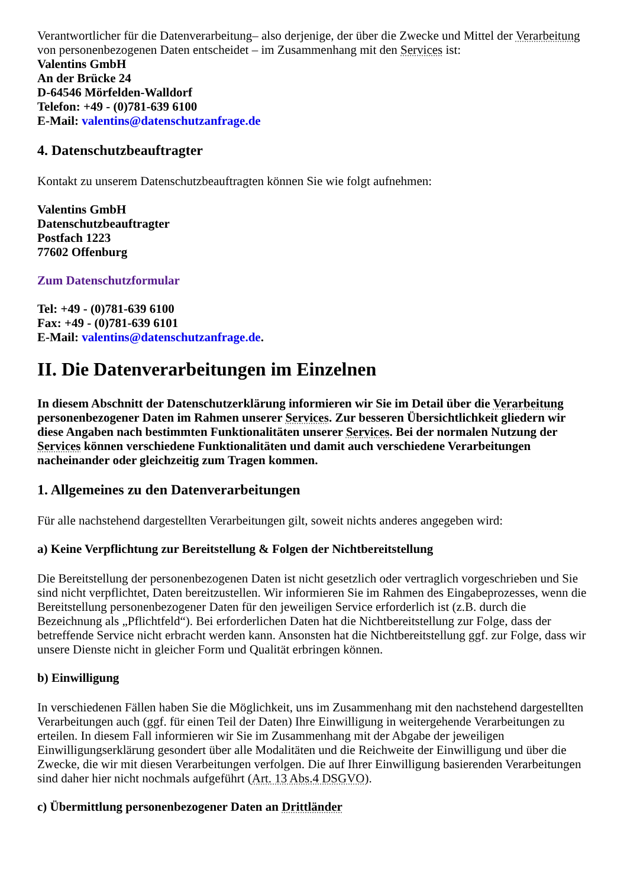Verantwortlicher für die Datenverarbeitung– also derjenige, der über die Zwecke und Mittel der Verarbeitung von personenbezogenen Daten entscheidet – im Zusammenhang mit den Services ist:
Valentins GmbH
An der Brücke 24
D-64546 Mörfelden-Walldorf
Telefon: +49 - (0)781-639 6100
E-Mail: valentins@datenschutzanfrage.de
4. Datenschutzbeauftragter
Kontakt zu unserem Datenschutzbeauftragten können Sie wie folgt aufnehmen:
Valentins GmbH
Datenschutzbeauftragter
Postfach 1223
77602 Offenburg
Zum Datenschutzformular
Tel: +49 - (0)781-639 6100
Fax: +49 - (0)781-639 6101
E-Mail: valentins@datenschutzanfrage.de.
II. Die Datenverarbeitungen im Einzelnen
In diesem Abschnitt der Datenschutzerklärung informieren wir Sie im Detail über die Verarbeitung personenbezogener Daten im Rahmen unserer Services. Zur besseren Übersichtlichkeit gliedern wir diese Angaben nach bestimmten Funktionalitäten unserer Services. Bei der normalen Nutzung der Services können verschiedene Funktionalitäten und damit auch verschiedene Verarbeitungen nacheinander oder gleichzeitig zum Tragen kommen.
1. Allgemeines zu den Datenverarbeitungen
Für alle nachstehend dargestellten Verarbeitungen gilt, soweit nichts anderes angegeben wird:
a) Keine Verpflichtung zur Bereitstellung & Folgen der Nichtbereitstellung
Die Bereitstellung der personenbezogenen Daten ist nicht gesetzlich oder vertraglich vorgeschrieben und Sie sind nicht verpflichtet, Daten bereitzustellen. Wir informieren Sie im Rahmen des Eingabeprozesses, wenn die Bereitstellung personenbezogener Daten für den jeweiligen Service erforderlich ist (z.B. durch die Bezeichnung als „Pflichtfeld“). Bei erforderlichen Daten hat die Nichtbereitstellung zur Folge, dass der betreffende Service nicht erbracht werden kann. Ansonsten hat die Nichtbereitstellung ggf. zur Folge, dass wir unsere Dienste nicht in gleicher Form und Qualität erbringen können.
b) Einwilligung
In verschiedenen Fällen haben Sie die Möglichkeit, uns im Zusammenhang mit den nachstehend dargestellten Verarbeitungen auch (ggf. für einen Teil der Daten) Ihre Einwilligung in weitergehende Verarbeitungen zu erteilen. In diesem Fall informieren wir Sie im Zusammenhang mit der Abgabe der jeweiligen Einwilligungserklärung gesondert über alle Modalitäten und die Reichweite der Einwilligung und über die Zwecke, die wir mit diesen Verarbeitungen verfolgen. Die auf Ihrer Einwilligung basierenden Verarbeitungen sind daher hier nicht nochmals aufgeführt (Art. 13 Abs.4 DSGVO).
c) Übermittlung personenbezogener Daten an Drittländer